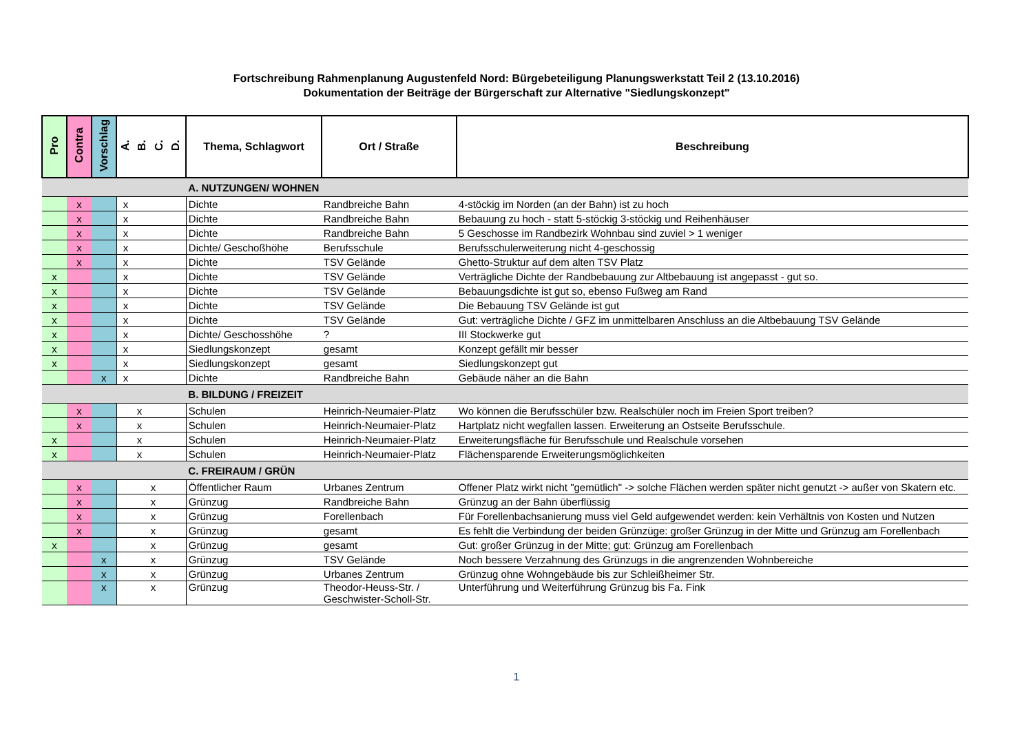Fortschreibung Rahmenplanung Augustenfeld Nord: Bürgebeteiligung Planungswerkstatt Teil 2 (13.10.2016)
Dokumentation der Beiträge der Bürgerschaft zur Alternative "Siedlungskonzept"
| Pro | Contra | Vorschlag | A. B. C. D. | Thema, Schlagwort | Ort / Straße | Beschreibung |
| --- | --- | --- | --- | --- | --- | --- |
| | | | | A. NUTZUNGEN/ WOHNEN | | |
| | x | | x | Dichte | Randbreiche Bahn | 4-stöckig im Norden (an der Bahn) ist zu hoch |
| | x | | x | Dichte | Randbreiche Bahn | Bebauung zu hoch - statt 5-stöckig 3-stöckig und Reihenhäuser |
| | x | | x | Dichte | Randbreiche Bahn | 5 Geschosse im Randbezirk Wohnbau sind zuviel > 1 weniger |
| | x | | x | Dichte/ Geschoßhöhe | Berufsschule | Berufsschulerweiterung nicht 4-geschossig |
| | x | | x | Dichte | TSV Gelände | Ghetto-Struktur auf dem alten TSV Platz |
| x | | | x | Dichte | TSV Gelände | Verträgliche Dichte der Randbebauung zur Altbebauung ist angepasst - gut so. |
| x | | | x | Dichte | TSV Gelände | Bebauungsdichte ist gut so, ebenso Fußweg am Rand |
| x | | | x | Dichte | TSV Gelände | Die Bebauung TSV Gelände ist gut |
| x | | | x | Dichte | TSV Gelände | Gut: verträgliche Dichte / GFZ im unmittelbaren Anschluss an die Altbebauung TSV Gelände |
| x | | | x | Dichte/ Geschosshöhe | ? | III Stockwerke gut |
| x | | | x | Siedlungskonzept | gesamt | Konzept gefällt mir besser |
| x | | | x | Siedlungskonzept | gesamt | Siedlungskonzept gut |
| | | x | x | Dichte | Randbreiche Bahn | Gebäude näher an die Bahn |
| | | | | B. BILDUNG / FREIZEIT | | |
| | x | | x | Schulen | Heinrich-Neumaier-Platz | Wo können die Berufsschüler bzw. Realschüler noch im Freien Sport treiben? |
| | x | | x | Schulen | Heinrich-Neumaier-Platz | Hartplatz nicht wegfallen lassen. Erweiterung an Ostseite Berufsschule. |
| x | | | x | Schulen | Heinrich-Neumaier-Platz | Erweiterungsfläche für Berufsschule und Realschule vorsehen |
| x | | | x | Schulen | Heinrich-Neumaier-Platz | Flächensparende Erweiterungsmöglichkeiten |
| | | | | C. FREIRAUM / GRÜN | | |
| | x | | x | Öffentlicher Raum | Urbanes Zentrum | Offener Platz wirkt nicht "gemütlich" -> solche Flächen werden später nicht genutzt -> außer von Skatern etc. |
| | x | | x | Grünzug | Randbreiche Bahn | Grünzug an der Bahn überflüssig |
| | x | | x | Grünzug | Forellenbach | Für Forellenbachsanierung muss viel Geld aufgewendet werden: kein Verhältnis von Kosten und Nutzen |
| | x | | x | Grünzug | gesamt | Es fehlt die Verbindung der beiden Grünzüge: großer Grünzug in der Mitte und Grünzug am Forellenbach |
| x | | | x | Grünzug | gesamt | Gut: großer Grünzug in der Mitte; gut: Grünzug am Forellenbach |
| | | x | x | Grünzug | TSV Gelände | Noch bessere Verzahnung des Grünzugs in die angrenzenden Wohnbereiche |
| | | x | x | Grünzug | Urbanes Zentrum | Grünzug ohne Wohngebäude bis zur Schleißheimer Str. |
| | | x | x | Grünzug | Theodor-Heuss-Str. / Geschwister-Scholl-Str. | Unterführung und Weiterführung Grünzug bis Fa. Fink |
1